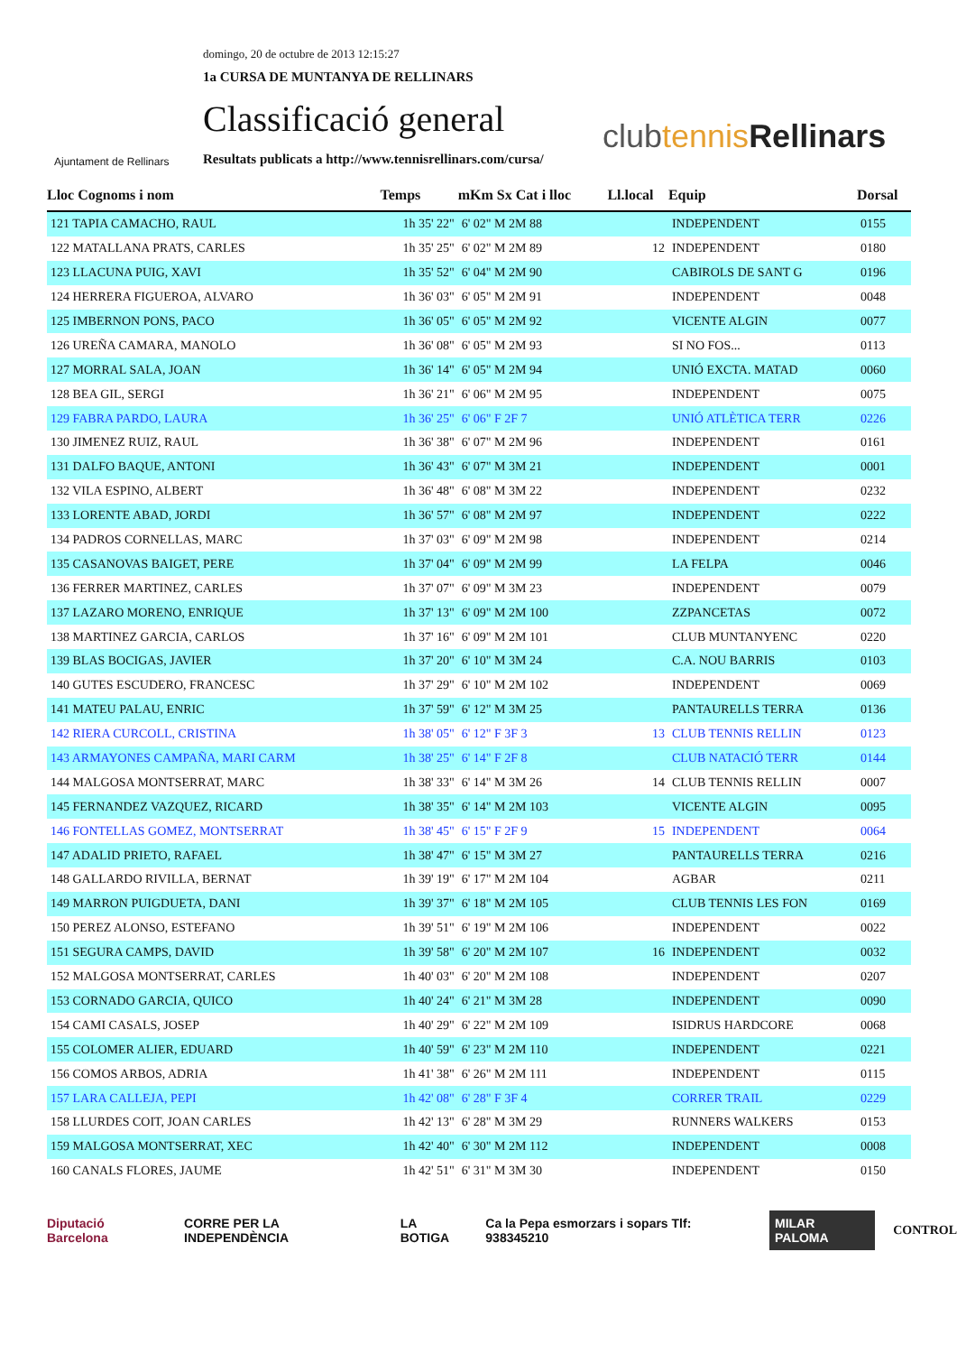domingo, 20 de octubre de 2013 12:15:27
1a CURSA DE MUNTANYA DE RELLINARS
Classificació general
Ajuntament de Rellinars
Resultats publicats a http://www.tennisrellinars.com/cursa/
clubtennis Rellinars
| Lloc Cognoms i nom | Temps | mKm Sx Cat i lloc | Ll.local | Equip | Dorsal |
| --- | --- | --- | --- | --- | --- |
| 121 TAPIA CAMACHO, RAUL | 1h 35' 22" | 6' 02" M 2M 88 | | INDEPENDENT | 0155 |
| 122 MATALLANA PRATS, CARLES | 1h 35' 25" | 6' 02" M 2M 89 | 12 | INDEPENDENT | 0180 |
| 123 LLACUNA PUIG, XAVI | 1h 35' 52" | 6' 04" M 2M 90 | | CABIROLS DE SANT G | 0196 |
| 124 HERRERA FIGUEROA, ALVARO | 1h 36' 03" | 6' 05" M 2M 91 | | INDEPENDENT | 0048 |
| 125 IMBERNON PONS, PACO | 1h 36' 05" | 6' 05" M 2M 92 | | VICENTE ALGIN | 0077 |
| 126 UREÑA CAMARA, MANOLO | 1h 36' 08" | 6' 05" M 2M 93 | | SI NO FOS... | 0113 |
| 127 MORRAL SALA, JOAN | 1h 36' 14" | 6' 05" M 2M 94 | | UNIÓ EXCTA. MATAD | 0060 |
| 128 BEA GIL, SERGI | 1h 36' 21" | 6' 06" M 2M 95 | | INDEPENDENT | 0075 |
| 129 FABRA PARDO, LAURA | 1h 36' 25" | 6' 06" F 2F 7 | | UNIÓ ATLÈTICA TERR | 0226 |
| 130 JIMENEZ RUIZ, RAUL | 1h 36' 38" | 6' 07" M 2M 96 | | INDEPENDENT | 0161 |
| 131 DALFO BAQUE, ANTONI | 1h 36' 43" | 6' 07" M 3M 21 | | INDEPENDENT | 0001 |
| 132 VILA ESPINO, ALBERT | 1h 36' 48" | 6' 08" M 3M 22 | | INDEPENDENT | 0232 |
| 133 LORENTE ABAD, JORDI | 1h 36' 57" | 6' 08" M 2M 97 | | INDEPENDENT | 0222 |
| 134 PADROS CORNELLAS, MARC | 1h 37' 03" | 6' 09" M 2M 98 | | INDEPENDENT | 0214 |
| 135 CASANOVAS BAIGET, PERE | 1h 37' 04" | 6' 09" M 2M 99 | | LA FELPA | 0046 |
| 136 FERRER MARTINEZ, CARLES | 1h 37' 07" | 6' 09" M 3M 23 | | INDEPENDENT | 0079 |
| 137 LAZARO MORENO, ENRIQUE | 1h 37' 13" | 6' 09" M 2M 100 | | ZZPANCETAS | 0072 |
| 138 MARTINEZ GARCIA, CARLOS | 1h 37' 16" | 6' 09" M 2M 101 | | CLUB MUNTANYENC | 0220 |
| 139 BLAS BOCIGAS, JAVIER | 1h 37' 20" | 6' 10" M 3M 24 | | C.A. NOU BARRIS | 0103 |
| 140 GUTES ESCUDERO, FRANCESC | 1h 37' 29" | 6' 10" M 2M 102 | | INDEPENDENT | 0069 |
| 141 MATEU PALAU, ENRIC | 1h 37' 59" | 6' 12" M 3M 25 | | PANTAURELLS TERRA | 0136 |
| 142 RIERA CURCOLL, CRISTINA | 1h 38' 05" | 6' 12" F 3F 3 | 13 | CLUB TENNIS RELLIN | 0123 |
| 143 ARMAYONES CAMPAÑA, MARI CARM | 1h 38' 25" | 6' 14" F 2F 8 | | CLUB NATACIÓ TERR | 0144 |
| 144 MALGOSA MONTSERRAT, MARC | 1h 38' 33" | 6' 14" M 3M 26 | 14 | CLUB TENNIS RELLIN | 0007 |
| 145 FERNANDEZ VAZQUEZ, RICARD | 1h 38' 35" | 6' 14" M 2M 103 | | VICENTE ALGIN | 0095 |
| 146 FONTELLAS GOMEZ, MONTSERRAT | 1h 38' 45" | 6' 15" F 2F 9 | 15 | INDEPENDENT | 0064 |
| 147 ADALID PRIETO, RAFAEL | 1h 38' 47" | 6' 15" M 3M 27 | | PANTAURELLS TERRA | 0216 |
| 148 GALLARDO RIVILLA, BERNAT | 1h 39' 19" | 6' 17" M 2M 104 | | AGBAR | 0211 |
| 149 MARRON PUIGDUETA, DANI | 1h 39' 37" | 6' 18" M 2M 105 | | CLUB TENNIS LES FON | 0169 |
| 150 PEREZ ALONSO, ESTEFANO | 1h 39' 51" | 6' 19" M 2M 106 | | INDEPENDENT | 0022 |
| 151 SEGURA CAMPS, DAVID | 1h 39' 58" | 6' 20" M 2M 107 | 16 | INDEPENDENT | 0032 |
| 152 MALGOSA MONTSERRAT, CARLES | 1h 40' 03" | 6' 20" M 2M 108 | | INDEPENDENT | 0207 |
| 153 CORNADO GARCIA, QUICO | 1h 40' 24" | 6' 21" M 3M 28 | | INDEPENDENT | 0090 |
| 154 CAMI CASALS, JOSEP | 1h 40' 29" | 6' 22" M 2M 109 | | ISIDRUS HARDCORE | 0068 |
| 155 COLOMER ALIER, EDUARD | 1h 40' 59" | 6' 23" M 2M 110 | | INDEPENDENT | 0221 |
| 156 COMOS ARBOS, ADRIA | 1h 41' 38" | 6' 26" M 2M 111 | | INDEPENDENT | 0115 |
| 157 LARA CALLEJA, PEPI | 1h 42' 08" | 6' 28" F 3F 4 | | CORRER TRAIL | 0229 |
| 158 LLURDES COIT, JOAN CARLES | 1h 42' 13" | 6' 28" M 3M 29 | | RUNNERS WALKERS | 0153 |
| 159 MALGOSA MONTSERRAT, XEC | 1h 42' 40" | 6' 30" M 2M 112 | | INDEPENDENT | 0008 |
| 160 CANALS FLORES, JAUME | 1h 42' 51" | 6' 31" M 3M 30 | | INDEPENDENT | 0150 |
Diputació Barcelona CORRE PER LA INDEPENDÈNCIA LA BOTIGA Ca la Pepa esmorzars i sopars Tlf: 938345210 MILAR PALOMA CONTROL